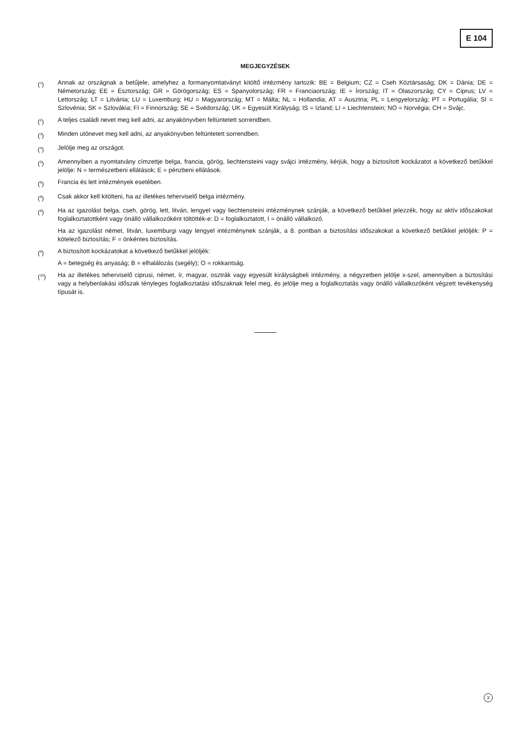E 104
MEGJEGYZÉSEK
(<sup>1</sup>) Annak az országnak a betűjele, amelyhez a formanyomtatványt kitöltő intézmény tartozik: BE = Belgium; CZ = Cseh Köztársaság; DK = Dánia; DE = Németország; EE = Észtország; GR = Görögország; ES = Spanyolország; FR = Franciaország; IE = Írország; IT = Olaszország; CY = Ciprus; LV = Lettország; LT = Litvánia; LU = Luxemburg; HU = Magyarország; MT = Málta; NL = Hollandia; AT = Ausztria; PL = Lengyelország; PT = Portugália; SI = Szlovénia; SK = Szlovákia; FI = Finnország; SE = Svédország; UK = Egyesült Királyság; IS = Izland; LI = Liechtenstein; NO = Norvégia; CH = Svájc.
(<sup>2</sup>) A teljes családi nevet meg kell adni, az anyakönyvben feltüntetett sorrendben.
(<sup>3</sup>) Minden utónevet meg kell adni, az anyakönyvben feltüntetett sorrendben.
(<sup>4</sup>) Jelölje meg az országot.
(<sup>5</sup>) Amennyiben a nyomtatvány címzettje belga, francia, görög, liechtensteini vagy svájci intézmény, kérjük, hogy a biztosított kockázatot a következő betűkkel jelölje: N = természetbeni ellátások; E = pénzbeni ellátások.
(<sup>6</sup>) Francia és lett intézmények esetében.
(<sup>8</sup>) Csak akkor kell kitölteni, ha az illetékes teherviselő belga intézmény.
(<sup>8</sup>) Ha az igazolást belga, cseh, görög, lett, litván, lengyel vagy liechtensteini intézménynek szánják, a következő betűkkel jelezzék, hogy az aktív időszakokat foglalkoztatottként vagy önálló vállalkozóként töltötték-e: D = foglalkoztatott, I = önálló vállalkozó.
Ha az igazolást német, litván, luxemburgi vagy lengyel intézménynek szánják, a 8. pontban a biztosítási időszakokat a következő betűkkel jelöljék: P = kötelező biztosítás; F = önkéntes biztosítás.
(<sup>9</sup>) A biztosított kockázatokat a következő betűkkel jelöljék:
A = betegség és anyaság; B = elhalálozás (segély); O = rokkantság.
(<sup>10</sup>) Ha az illetékes teherviselő ciprusi, német, ír, magyar, osztrák vagy egyesült királyságbeli intézmény, a négyzetben jelölje x-szel, amennyiben a biztosítási vagy a helybenlakási időszak tényleges foglalkoztatási időszaknak felel meg, és jelölje meg a foglalkoztatás vagy önálló vállalkozóként végzett tevékenység típusát is.
3